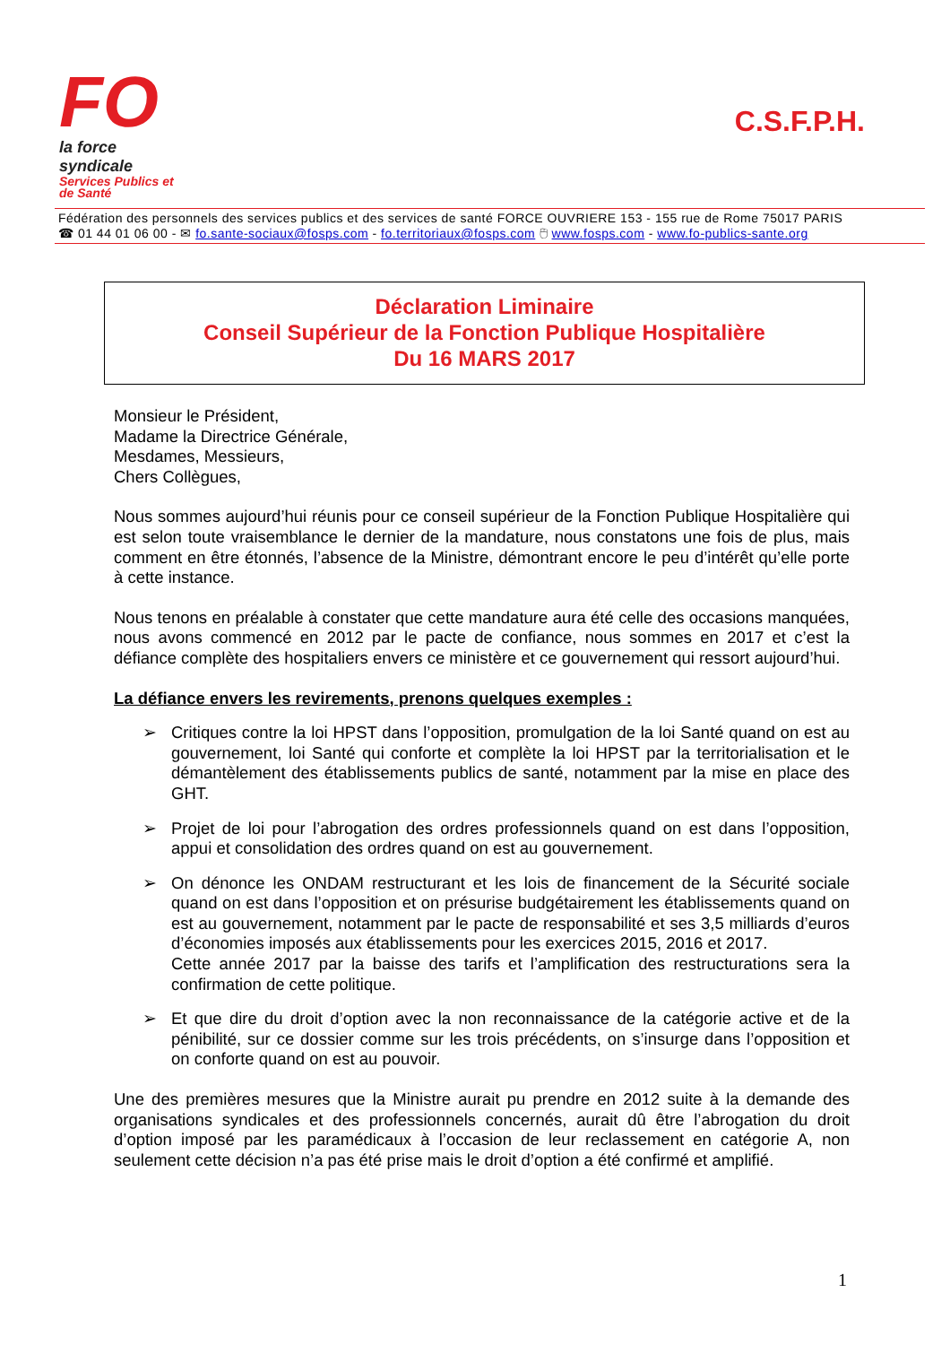FO
la force syndicale
Services Publics et
de Santé
C.S.F.P.H.
Fédération des personnels des services publics et des services de santé FORCE OUVRIERE 153 - 155 rue de Rome 75017 PARIS
☎ 01 44 01 06 00 - ✉ fo.sante-sociaux@fosps.com - fo.territoriaux@fosps.com 🖰 www.fosps.com - www.fo-publics-sante.org
Déclaration Liminaire
Conseil Supérieur de la Fonction Publique Hospitalière
Du 16 MARS 2017
Monsieur le Président,
Madame la Directrice Générale,
Mesdames, Messieurs,
Chers Collègues,
Nous sommes aujourd’hui réunis pour ce conseil supérieur de la Fonction Publique Hospitalière qui est selon toute vraisemblance le dernier de la mandature, nous constatons une fois de plus, mais comment en être étonnés, l’absence de la Ministre, démontrant encore le peu d’intérêt qu’elle porte à cette instance.
Nous tenons en préalable à constater que cette mandature aura été celle des occasions manquées, nous avons commencé en 2012 par le pacte de confiance, nous sommes en 2017 et c’est la défiance complète des hospitaliers envers ce ministère et ce gouvernement qui ressort aujourd’hui.
La défiance envers les revirements, prenons quelques exemples :
➢ Critiques contre la loi HPST dans l’opposition, promulgation de la loi Santé quand on est au gouvernement, loi Santé qui conforte et complète la loi HPST par la territorialisation et le démantèlement des établissements publics de santé, notamment par la mise en place des GHT.
➢ Projet de loi pour l’abrogation des ordres professionnels quand on est dans l’opposition, appui et consolidation des ordres quand on est au gouvernement.
➢ On dénonce les ONDAM restructurant et les lois de financement de la Sécurité sociale quand on est dans l’opposition et on présurise budgétairement les établissements quand on est au gouvernement, notamment par le pacte de responsabilité et ses 3,5 milliards d’euros d’économies imposés aux établissements pour les exercices 2015, 2016 et 2017.
Cette année 2017 par la baisse des tarifs et l’amplification des restructurations sera la confirmation de cette politique.
➢ Et que dire du droit d’option avec la non reconnaissance de la catégorie active et de la pénibilité, sur ce dossier comme sur les trois précédents, on s’insurge dans l’opposition et on conforte quand on est au pouvoir.
Une des premières mesures que la Ministre aurait pu prendre en 2012 suite à la demande des organisations syndicales et des professionnels concernés, aurait dû être l’abrogation du droit d’option imposé par les paramédicaux à l’occasion de leur reclassement en catégorie A, non seulement cette décision n’a pas été prise mais le droit d’option a été confirmé et amplifié.
1